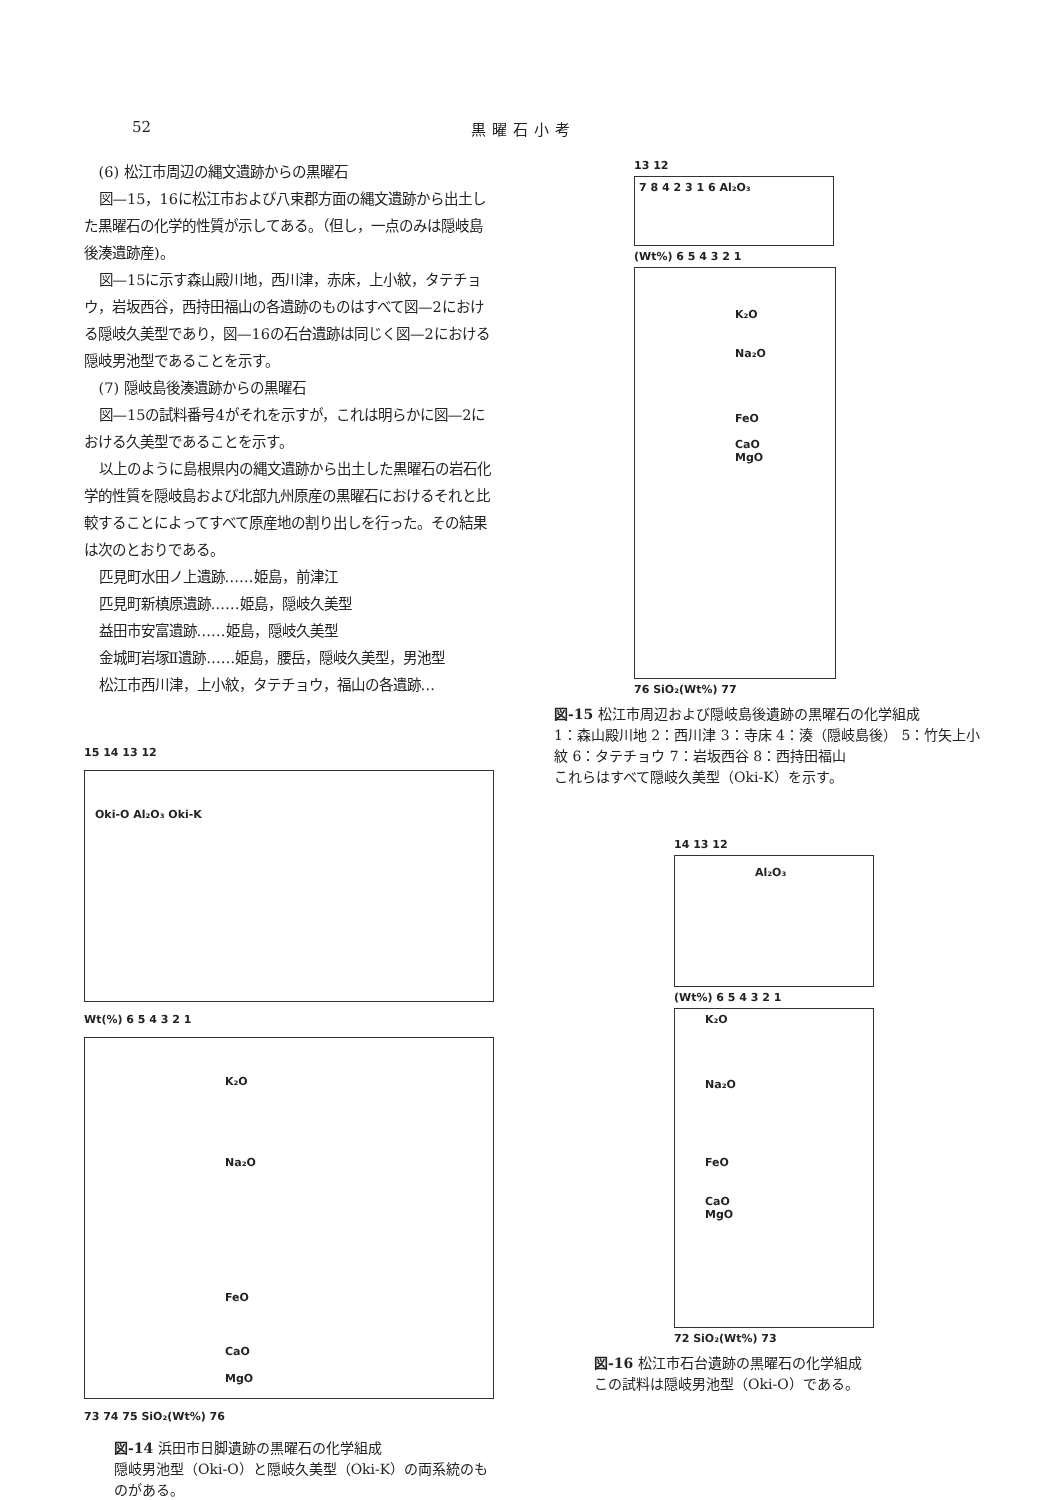52 黒曜石小考
(6) 松江市周辺の縄文遺跡からの黒曜石
図—15，16に松江市および八束郡方面の縄文遺跡から出土した黒曜石の化学的性質が示してある。（但し，一点のみは隠岐島後湊遺跡産)。
図—15に示す森山殿川地，西川津，赤床，上小紋，タテチョウ，岩坂西谷，西持田福山の各遺跡のものはすべて図—2における隠岐久美型であり，図—16の石台遺跡は同じく図—2における隠岐男池型であることを示す。
(7) 隠岐島後湊遺跡からの黒曜石
図—15の試料番号4がそれを示すが，これは明らかに図—2における久美型であることを示す。
以上のように島根県内の縄文遺跡から出土した黒曜石の岩石化学的性質を隠岐島および北部九州原産の黒曜石におけるそれと比較することによってすべて原産地の割り出しを行った。その結果は次のとおりである。
匹見町水田ノ上遺跡……姫島，前津江
匹見町新槙原遺跡……姫島，隠岐久美型
益田市安富遺跡……姫島，隠岐久美型
金城町岩塚Ⅱ遺跡……姫島，腰岳，隠岐久美型，男池型
松江市西川津，上小紋，タテチョウ，福山の各遺跡…
15 14 13 12
Oki-O Al₂O₃ Oki-K
Wt(%) 6 5 4 3 2 1
K₂O
Na₂O
FeO
CaO
MgO
73 74 75 SiO₂(Wt%) 76
図-14 浜田市日脚遺跡の黒曜石の化学組成
隠岐男池型（Oki-O）と隠岐久美型（Oki-K）の両系統のものがある。
13 12
7 8 4 2 3 1 6 Al₂O₃
(Wt%) 6 5 4 3 2 1
K₂O
Na₂O
FeO
CaO
MgO
76 SiO₂(Wt%) 77
図-15 松江市周辺および隠岐島後遺跡の黒曜石の化学組成
1：森山殿川地 2：西川津 3：寺床 4：湊（隠岐島後） 5：竹矢上小紋 6：タテチョウ 7：岩坂西谷 8：西持田福山
これらはすべて隠岐久美型（Oki-K）を示す。
14 13 12
Al₂O₃
(Wt%) 6 5 4 3 2 1
K₂O
Na₂O
FeO
CaO
MgO
72 SiO₂(Wt%) 73
図-16 松江市石台遺跡の黒曜石の化学組成
この試料は隠岐男池型（Oki-O）である。